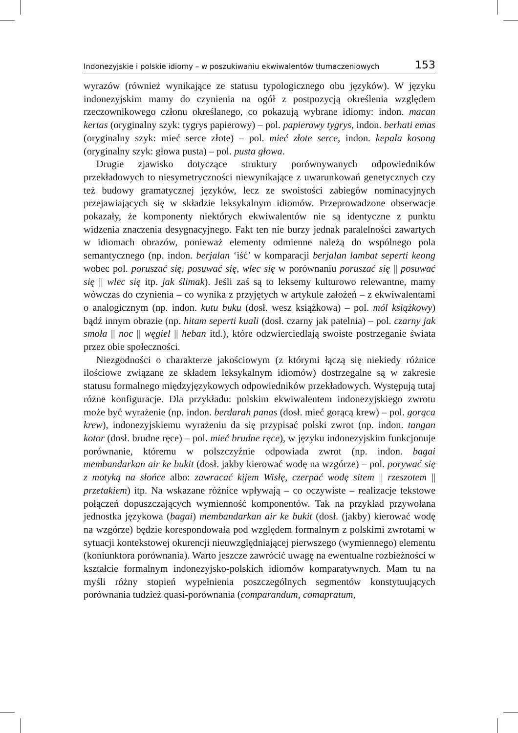Indonezyjskie i polskie idiomy – w poszukiwaniu ekwiwalentów tłumaczeniowych 153
wyrazów (również wynikające ze statusu typologicznego obu języków). W języku indonezyjskim mamy do czynienia na ogół z postpozycją określenia względem rzeczownikowego członu określanego, co pokazują wybrane idiomy: indon. macan kertas (oryginalny szyk: tygrys papierowy) – pol. papierowy tygrys, indon. berhati emas (oryginalny szyk: mieć serce złote) – pol. mieć złote serce, indon. kepala kosong (oryginalny szyk: głowa pusta) – pol. pusta głowa.
Drugie zjawisko dotyczące struktury porównywanych odpowiedników przekładowych to niesymetryczności niewynikające z uwarunkowań genetycznych czy też budowy gramatycznej języków, lecz ze swoistości zabiegów nominacyjnych przejawiających się w składzie leksykalnym idiomów. Przeprowadzone obserwacje pokazały, że komponenty niektórych ekwiwalentów nie są identyczne z punktu widzenia znaczenia desygnacyjnego. Fakt ten nie burzy jednak paralelności zawartych w idiomach obrazów, ponieważ elementy odmienne należą do wspólnego pola semantycznego (np. indon. berjalan ‘iść’ w komparacji berjalan lambat seperti keong wobec pol. poruszać się, posuwać się, wlec się w porównaniu poruszać się || posuwać się || wlec się itp. jak ślimak). Jeśli zaś są to leksemy kulturowo relewantne, mamy wówczas do czynienia – co wynika z przyjętych w artykule założeń – z ekwiwalentami o analogicznym (np. indon. kutu buku (dosł. wesz książkowa) – pol. mól książkowy) bądź innym obrazie (np. hitam seperti kuali (dosł. czarny jak patelnia) – pol. czarny jak smoła || noc || węgiel || heban itd.), które odzwierciedlają swoiste postrzeganie świata przez obie społeczności.
Niezgodności o charakterze jakościowym (z którymi łączą się niekiedy różnice ilościowe związane ze składem leksykalnym idiomów) dostrzegalne są w zakresie statusu formalnego międzyjęzykowych odpowiedników przekładowych. Występują tutaj różne konfiguracje. Dla przykładu: polskim ekwiwalentem indonezyjskiego zwrotu może być wyrażenie (np. indon. berdarah panas (dosł. mieć gorącą krew) – pol. gorąca krew), indonezyjskiemu wyrażeniu da się przypisać polski zwrot (np. indon. tangan kotor (dosł. brudne ręce) – pol. mieć brudne ręce), w języku indonezyjskim funkcjonuje porównanie, któremu w polszczyźnie odpowiada zwrot (np. indon. bagai membandarkan air ke bukit (dosł. jakby kierować wodę na wzgórze) – pol. porywać się z motyką na słońce albo: zawracać kijem Wisłę, czerpać wodę sitem || rzeszotem || przetakiem) itp. Na wskazane różnice wpływają – co oczywiste – realizacje tekstowe połączeń dopuszczających wymienność komponentów. Tak na przykład przywołana jednostka językowa (bagai) membandarkan air ke bukit (dosł. (jakby) kierować wodę na wzgórze) będzie korespondowała pod względem formalnym z polskimi zwrotami w sytuacji kontekstowej okurencji nieuwzględniającej pierwszego (wymiennego) elementu (koniunktora porównania). Warto jeszcze zawrócić uwagę na ewentualne rozbieżności w kształcie formalnym indonezyjsko-polskich idiomów komparatywnych. Mam tu na myśli różny stopień wypełnienia poszczególnych segmentów konstytuujących porównania tudzież quasi-porównania (comparandum, comapratum,